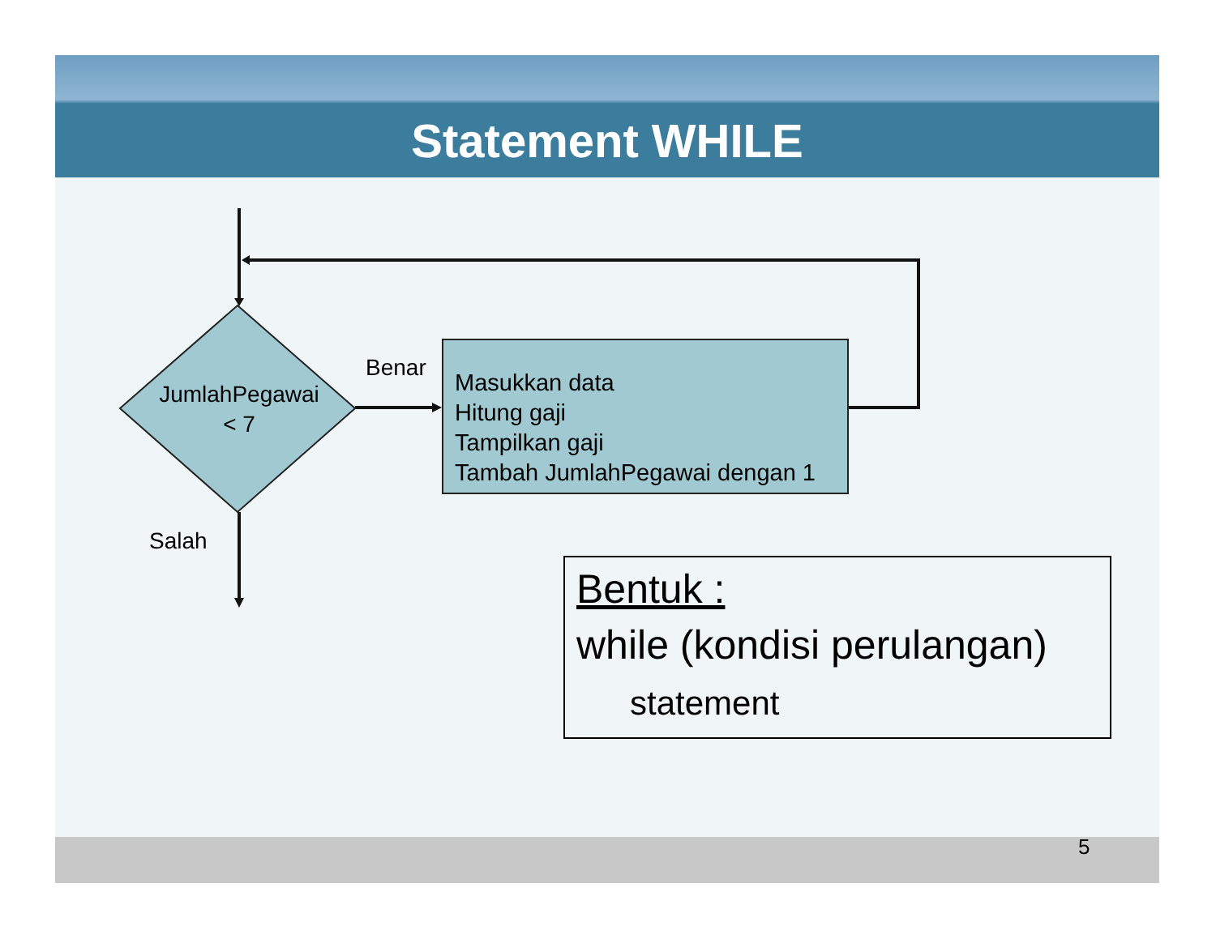Statement WHILE
JumlahPegawai
< 7
Benar
Salah
Masukkan data
Hitung gaji
Tampilkan gaji
Tambah JumlahPegawai dengan 1
Bentuk :
while (kondisi perulangan)
statement
5